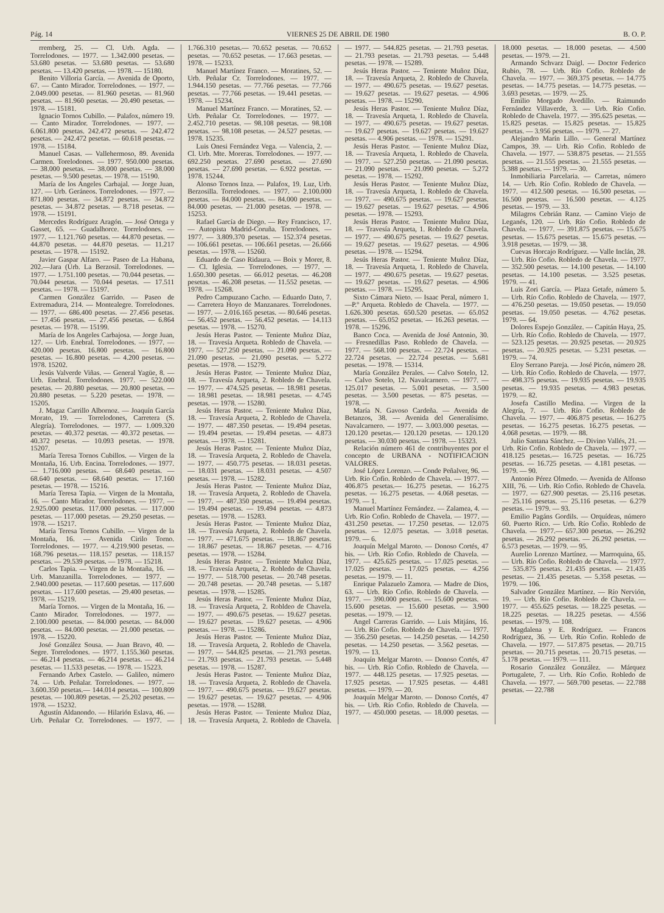Pág. 14 VIERNES 25 DE ABRIL DE 1980 B. O. P.
rremberg, 25. — Cl. Urb. Agda. — Torrelodones. — 1977. — 1.342.000 pesetas. — 53.680 pesetas. — 53.680 pesetas. — 53.680 pesetas. — 13.420 pesetas. — 1978. — 15180.
Benito Villoria García. — Avenida de Oporto, 67. — Canto Mirador. Torrelodones. — 1977. — 2.049.000 pesetas. — 81.960 pesetas. — 81.960 pesetas. — 81.960 pesetas. — 20.490 pesetas. — 1978. — 15181.
Ignacio Tornos Cubillo. — Palafox, número 19. — Canto Mirador. Torrelodones. — 1977. — 6.061.800 pesetas. 242.472 pesetas. — 242.472 pesetas. — 242.472 pesetas. — 60.618 pesetas. — 1978. — 15184.
Manuel Casas. — Vallehermoso, 89. Avenida Carmen. Torelodones. — 1977. 950.000 pesetas. — 38.000 pesetas. — 38.000 pesetas. — 38.000 pesetas. — 9.500 pesetas. — 1978. — 15190.
María de los Angeles Carbajal. — Jorge Juan, 127. — Urb. Geráneos. Torrelodones. — 1977. — 871.800 pesetas. — 34.872 pesetas. — 34.872 pesetas. — 34.872 pesetas. — 8.718 pesetas. — 1978. — 15191.
Mercedes Rodríguez Aragón. — José Ortega y Gasset, 65. — Guadalhorce. Torrelodones. — 1977. — 1.121.760 pesetas. — 44.870 pesetas. — 44.870 pesetas. — 44.870 pesetas. — 11.217 pesetas. — 1978. — 15192.
Javier Gaspar Alfaro. — Paseo de La Habana, 202.—Jara (Urb. La Berzosil. Torrelodones. — 1977. — 1.751.100 pesetas. — 70.044 pesetas. — 70.044 pesetas. — 70.044 pesetas. — 17.511 pesetas. — 1978. — 15197.
Carmen González Garrido. — Paseo de Extremadura, 214. — Montealegre. Torrelodones. — 1977. — 686.400 pesetas. — 27.456 pesetas. — 17.456 pesetas. — 27.456 pesetas. — 6.864 pesetas. — 1978. — 15199.
María de los Angeles Carbajosa. — Jorge Juan, 127. — Urb. Enebral. Torrelodones. — 1977. — 420.000 pesetas. 16.800 pesetas. — 16.800 pesetas. — 16.800 pesetas. — 4.200 pesetas. — 1978. 15202.
Jesús Valverde Viñas. — General Yagüe, 8. — Urb. Enebral. Torrelodones. 1977. — 522.000 pesetas. — 20.880 pesetas. — 20.800 pesetas. — 20.880 pesetas. — 5.220 pesetas. — 1978. — 15205.
J. Magaz Carrillo Albornoz. — Joaquín García Morato, 19. — Torrelodones, Carretera (S. Alegría). Torrelodones. — 1977. — 1.009.320 pesetas. — 40.372 pesetas. — 40.372 pesetas. — 40.372 pesetas. — 10.093 pesetas. — 1978. 15207.
María Teresa Tornos Cubillos. — Virgen de la Montaña, 16. Urb. Encina. Torrelodones. — 1977. — 1.716.000 pesetas. — 68.640 pesetas. — 68.640 pesetas. — 68.640 pesetas. — 17.160 pesetas. — 1978. — 15216.
María Teresa Tapia. — Virgen de la Montaña, 16. — Canto Mirador. Torrelodones. — 1977. — 2.925.000 pesetas. 117.000 pesetas. — 117.000 pesetas. — 117.000 pesetas. — 29.250 pesetas. — 1978. — 15217.
María Teresa Tornos Cubillo. — Virgen de la Montaña, 16. — Avenida Cirilo Torno. Torrelodones. — 1977. — 4.219.900 pesetas. — 168.796 pesetas.— 118.157 pesetas. — 118.157 pesetas. — 29.539 pesetas. — 1978. — 15218.
Carlos Tapia. — Virgen de la Montaña, 16. — Urb. Manzanilla. Torrelodones. — 1977. — 2.940.000 pesetas. — 117.600 pesetas. — 117.600 pesetas. — 117.600 pesetas. — 29.400 pesetas. — 1978. — 15219.
María Tornos. — Virgen de la Montaña, 16. — Canto Mirador. Torrelodones. — 1977. — 2.100.000 pesetas. — 84.000 pesetas. — 84.000 pesetas. — 84.000 pesetas. — 21.000 pesetas. — 1978. — 15220.
José González Sousa. — Juan Bravo, 40. — Segre. Torrelodones. — 1977. 1.155.360 pesetas. — 46.214 pesetas. — 46.214 pesetas. — 46.214 pesetas. — 11.533 pesetas. — 1978. — 15223.
Fernando Arbex Castelo. — Galileo, número 74. — Urb. Peñalar. Torrelodones. — 1977. — 3.600.350 pesetas.— 144.014 pesetas. — 100.809 pesetas. — 100.809 pesetas. — 25.202 pesetas. — 1978. — 15232.
Agustín Aldanondo. — Hilarión Eslava, 46. — Urb. Peñalar Cr. Torrelodones. — 1977. — 1.766.310 pesetas.— 70.652 pesetas. — 70.652 pesetas. — 70.652 pesetas. — 17.663 pesetas. — 1978. — 15233.
Manuel Martínez Franco. — Moratines, 52. — Urb. Peñalar Cr. Torrelodones. — 1977. — 1.944.150 pesetas. — 77.766 pesetas. — 77.766 pesetas. — 77.766 pesetas. — 19.441 pesetas. — 1978. — 15234.
Manuel Martínez Franco. — Moratines, 52. — Urb. Peñalar Cr. Torrelodones. — 1977. — 2.452.710 pesetas. — 98.108 pesetas. — 98.108 pesetas. — 98.108 pesetas. — 24.527 pesetas. — 1978. 15235.
Luis Onesi Fernández Vega. — Valencia, 2. — Cl. Urb. Mte. Moreras. Torrelodones. — 1977. — 692.250 pesetas. 27.690 pesetas. — 27.690 pesetas. — 27.690 pesetas. — 6.922 pesetas. — 1978. 15244.
Alonso Tornos Inza. — Palafox, 19. Luz, Urb. Berzosilla. Torrelodones. — 1977. — 2.100.000 pesetas. — 84.000 pesetas. — 84.000 pesetas. — 84.000 pesetas. — 21.000 pesetas. — 1978. — 15253.
Rafael García de Diego. — Rey Francisco, 17. — Autopista Madrid-Coruña. Torrelodones. — 1977. — 3.809.370 pesetas. — 152.374 pesetas. — 106.661 pesetas. — 106.661 pesetas. — 26.666 pesetas. — 1978. — 15260.
Eduardo de Caso Ridaura. — Boix y Morer, 8. — Cl. Iglesia. — Torrelodones. — 1977. — 1.650.300 pesetas. — 66.012 pesetas. — 46.208 pesetas. — 46.208 pesetas. — 11.552 pesetas. — 1978. — 15268.
Pedro Campuzano Cacho. — Eduardo Dato, 7. — Carretera Hoyo de Manzanares. Torrelodones. — 1977. — 2.016.165 pesetas. — 80.646 pesetas. — 56.452 pesetas. — 56.452 pesetas. — 14.113 pesetas. — 1978. — 15270.
Jesús Heras Pastor. — Teniente Muñoz Díaz, 18. — Travesía Arqueta. Robledo de Chavela. — 1977. — 527.250 pesetas. — 21.090 pesetas. — 21.090 pesetas. — 21.090 pesetas. — 5.272 pesetas. — 1978. — 15279.
Jesús Heras Pastor. — Teniente Muñoz Díaz, 18. — Travesía Arqueta, 2. Robledo de Chavela. — 1977. — 474.525 pesetas. — 18.981 pesetas. — 18.981 pesetas. — 18.981 pesetas. — 4.745 pesetas. — 1978. — 15280.
Jesús Heras Pastor. — Teniente Muñoz Díaz, 18. — Travesía Arqueta, 2. Robledo de Chavela. — 1977. — 487.350 pesetas. — 19.494 pesetas. — 19.494 pesetas. — 19.494 pesetas. — 4.873 pesetas. — 1978. — 15281.
Jesús Heras Pastor. — Teniente Muñoz Díaz, 18. — Travesía Arqueta, 2. Robledo de Chavela. — 1977. — 450.775 pesetas. — 18.031 pesetas. — 18.031 pesetas. — 18.031 pesetas. — 4.507 pesetas. — 1978. — 15282.
Jesús Heras Pastor. — Teniente Muñoz Díaz, 18. — Travesía Arqueta, 2. Robledo de Chavela. — 1977. — 487.350 pesetas. — 19.494 pesetas. — 19.494 pesetas. — 19.494 pesetas. — 4.873 pesetas. — 1978. — 15283.
Jesús Heras Pastor. — Teniente Muñoz Díaz, 18. — Travesía Arqueta, 2. Robledo de Chavela. — 1977. — 471.675 pesetas. — 18.867 pesetas. — 18.867 pesetas. — 18.867 pesetas. — 4.716 pesetas. — 1978. — 15284.
Jesús Heras Pastor. — Teniente Muñoz Díaz, 18. — Travesía Arqueta, 2. Robledo de Chavela. — 1977. — 518.700 pesetas. — 20.748 pesetas. — 20.748 pesetas. — 20.748 pesetas. — 5.187 pesetas. — 1978. — 15285.
Jesús Heras Pastor. — Teniente Muñoz Díaz, 18. — Travesía Arqueta, 2. Robldeo de Chavela. — 1977. — 490.675 pesetas. — 19.627 pesetas. — 19.627 pesetas. — 19.627 pesetas. — 4.906 pesetas. — 1978. — 15286.
Jesús Heras Pastor. — Teniente Muñoz Díaz, 18. — Travesía Arqueta, 2. Robledo de Chavela. — 1977. — 544.825 pesetas. — 21.793 pesetas. — 21.793 pesetas. — 21.793 pesetas. — 5.448 pesetas. — 1978. — 15287.
Jesús Heras Pastor. — Teniente Muñoz Díaz, 18. — Travesía Arqueta, 2. Robledo de Chavela. — 1977. — 490.675 pesetas. — 19.627 pesetas. — 19.627 pesetas. — 19.627 pesetas. — 4.906 pesetas. — 1978. — 15288.
Jesús Heras Pastor. — Teniente Muñoz Díaz, 18. — Travesía Arqueta, 2. Robledo de Chavela. — 1977. — 544.825 pesetas. — 21.793 pesetas. — 21.793 pesetas. — 21.793 pesetas. — 5.448 pesetas. — 1978. — 15289.
Jesús Heras Pastor. — Teniente Muñoz Díaz, 18. — Travesía Arqueta, 2. Robledo de Chavela. — 1977. — 490.675 pesetas. — 19.627 pesetas. — 19.627 pesetas. — 19.627 pesetas. — 4.906 pesetas. — 1978. — 15290.
Jesús Heras Pastor. — Teniente Muñoz Díaz, 18. — Travesía Arqueta, 1. Robledo de Chavela. — 1977. — 490.675 pesetas. — 19.627 pesetas. — 19.627 pesetas. — 19.627 pesetas. — 19.627 pesetas. — 4.906 pesetas. — 1978. — 15291.
Jesús Heras Pastor. — Teniente Muñoz Díaz, 18. — Travesía Arqueta, 1. Robledo de Chavela. — 1977. — 527.250 pesetas. — 21.090 pesetas. — 21.090 pesetas. — 21.090 pesetas. — 5.272 pesetas. — 1978. — 15292.
Jesús Heras Pastor. — Teniente Muñoz Díaz, 18. — Travesía Arqueta, 1. Robledo de Chavela. — 1977. — 490.675 pesetas. — 19.627 pesetas. — 19.627 pesetas. — 19.627 pesetas. — 4.906 pesetas. — 1978. — 15293.
Jesús Heras Pastor. — Teniente Muñoz Díaz, 18. — Travesía Arqueta, 1. Robledo de Chavela. — 1977. — 490.675 pesetas. — 19.627 pesetas. — 19.627 pesetas. — 19.627 pesetas. — 4.906 pesetas. — 1978. — 15294.
Jesús Heras Pastor. — Teniente Muñoz Díaz, 18. — Travesía Arqueta, 1. Robledo de Chavela. — 1977. — 490.675 pesetas. — 19.627 pesetas. — 19.627 pesetas. — 19.627 pesetas. — 4.906 pesetas. — 1978. — 15295.
Sixto Cámara Nieto. — Isaac Peral, número 1. —P.º Arqueta. Robledo de Chavela. — 1977. — 1.626.300 pesetas. 650.520 pesetas. — 65.052 pesetas. — 65.052 pesetas. — 16.263 pesetas. — 1978. — 15296.
Banco Coca. — Avenida de José Antonio, 30. — Fresnedillas Paso. Robledo de Chavela. — 1977. — 568.100 pesetas. — 22.724 pesetas. — 22.724 pesetas. — 22.724 pesetas. — 5.681 pesetas. — 1978. — 15314.
María González Perales. — Calvo Sotelo, 12. — Calvo Sotelo, 12. Navalcarnero. — 1977. — 125.017 pesetas. — 5.001 pesetas. — 3.500 pesetas. — 3.500 pesetas. — 875 pesetas. — 1978. —
María N. Gavoso Cardeña. — Avenida de Betanzos, 38. — Avenida del Generalísimo. Navalcarnero. — 1977. — 3.003.000 pesetas. — 120.120 pesetas.— 120.120 pesetas. — 120.120 pesetas. — 30.030 pesetas. — 1978. — 15323.
Relación número 461 de contribuyentes por el concepto de URBANA - NOTIFICACION VALORES.
José López Lorenzo. — Conde Peñalver, 96. — Urb. Río Cofio. Robledo de Chavela. — 1977. — 406.875 pesetas.— 16.275 pesetas. — 16.275 pesetas. — 16.275 pesetas. — 4.068 pesetas. — 1979. — 1.
Manuel Martínez Fernández. — Zalamea, 4. — Urb. Río Cofio. Robledo de Chavela. — 1977. — 431.250 pesetas. — 17.250 pesetas. — 12.075 pesetas. — 12.075 pesetas. — 3.018 pesetas. 1979. — 6.
Joaquín Melgal Maroto. — Donoso Cortés, 47 bis. — Urb. Río Cofio. Robledo de Chavela. — 1977. — 425.625 pesetas. — 17.025 pesetas. — 17.025 pesetas. — 17.025 pesetas. — 4.256 pesetas. — 1979. — 11.
Enrique Palazuelo Zamora. — Madre de Dios, 63. — Urb. Río Cofio. Robledo de Chavela. — 1977. — 390.000 pesetas. — 15.600 pesetas. — 15.600 pesetas. — 15.600 pesetas. — 3.900 pesetas. — 1979. — 12.
Angel Carreras Garrido. — Luis Mitjáns, 16. — Urb. Río Cofio. Robledo de Chavela. — 1977. — 356.250 pesetas. — 14.250 pesetas. — 14.250 pesetas. — 14.250 pesetas. — 3.562 pesetas. — 1979. — 13.
Joaquín Melgar Maroto. — Donoso Cortés, 47 bis. — Urb. Río Cofio. Robledo de Chavela. — 1977. — 448.125 pesetas. — 17.925 pesetas. — 17.925 pesetas. — 17.925 pesetas. — 4.481 pesetas. — 1979. — 20.
Joaquín Melgar Maroto. — Donoso Cortés, 47 bis. — Urb. Río Cofio. Robledo de Chavela. — 1977. — 450.000 pesetas. — 18.000 pesetas. — 18.000 pesetas. — 18.000 pesetas. — 4.500 pesetas. — 1979. — 21.
Armando Schvarz Daigl. — Doctor Federico Rubio, 78. — Urb. Río Cofio. Robledo de Chavela. — 1977. — 369.375 pesetas. — 14.775 pesetas. — 14.775 pesetas. — 14.775 pesetas. — 3.693 pesetas. — 1979. — 25.
Emilio Morgado Avedillo. — Raimundo Fernández Villaverde, 3. — Urb. Río Cofio. Robledo de Chavela. 1977. — 395.625 pesetas. — 15.825 pesetas. — 15.825 pesetas. — 15.825 pesetas. — 3.956 pesetas. — 1979. — 27.
Alejandro Marín Lillo. — General Martínez Campos, 39. — Urb. Río Cofio. Robledo de Chavela. — 1977. — 538.875 pesetas. — 21.555 pesetas. — 21.555 pesetas. — 21.555 pesetas. — 5.388 pesetas. — 1979. — 30.
Inmobiliaria Parcelaria. — Carretas, número 14. — Urb. Río Cofio. Robledo de Chavela. — 1977. — 412.500 pesetas. — 16.500 pesetas. — 16.500 pesetas. — 16.500 pesetas. — 4.125 pesetas. — 1979. — 33.
Milagros Cebrián Ranz. — Camino Viejo de Leganés, 120. — Urb. Río Cofio. Robledo de Chavela. — 1977. — 391.875 pesetas. — 15.675 pesetas. — 15.675 pesetas. — 15.675 pesetas. — 3.918 pesetas. — 1979. — 38.
Cuevas Horcajo Rodríguez. — Valle Inclán, 28. — Urb. Río Cofio. Robledo de Chavela. — 1977. — 352.500 pesetas. — 14.100 pesetas. — 14.100 pesetas. — 14.100 pesetas. — 3.525 pesetas. 1979. — 41.
Luis Zori García. — Plaza Getafe, número 5. — Urb. Río Cofio. Robledo de Chavela. — 1977. — 476.250 pesetas. — 19.050 pesetas. — 19.050 pesetas. — 19.050 pesetas. — 4.762 pesetas. 1979. — 64.
Dolores Espejo González. — Capitán Haya, 25. — Urb. Río Cofio. Robledo de Chavela. — 1977. — 523.125 pesetas. — 20.925 pesetas. — 20.925 pesetas. — 20.925 pesetas. — 5.231 pesetas. — 1979. — 74.
Eloy Serrano Pareja. — José Picón, número 28. — Urb. Río Cofio. Robledo de Chavela. — 1977. — 498.375 pesetas. — 19.935 pesetas. — 19.935 pesetas. — 19.935 pesetas. — 4.983 pesetas. 1979. — 82.
Josefa Castillo Medina. — Virgen de la Alegría, 7. — Urb. Río Cofio. Robledo de Chavela. — 1977. — 406.875 pesetas. — 16.275 pesetas. — 16.275 pesetas. 16.275 pesetas. — 4.068 pesetas. — 1979. — 88.
Julio Santana Sánchez. — Divino Vallés, 21. — Urb. Río Cofio. Robledo de Chavela. — 1977. — 418.125 pesetas.— 16.725 pesetas. — 16.725 pesetas. — 16.725 pesetas. — 4.181 pesetas. — 1979. — 90.
Antonio Pérez Olmedo. — Avenida de Alfonso XIII, 76. — Urb. Río Cofio. Robledo de Chavela. — 1977. — 627.900 pesetas. — 25.116 pesetas. — 25.116 pesetas. — 25.116 pesetas. — 6.279 pesetas. — 1979. — 93.
Emilio Pagáns Gordils. — Orquídeas, número 60. Puerto Rico. — Urb. Río Cofio. Robledo de Chavela. — 1977.— 657.300 pesetas. — 26.292 pesetas. — 26.292 pesetas. — 26.292 pesetas. — 6.573 pesetas. — 1979. — 95.
Aurelio Lorenzo Martínez. — Marroquina, 65. — Urb. Río Cofio. Robledo de Chavela. — 1977. — 535.875 pesetas. 21.435 pesetas. — 21.435 pesetas. — 21.435 pesetas. — 5.358 pesetas. — 1979. — 106.
Salvador González Martínez. — Río Nervión, 19. — Urb. Río Cofio. Robledo de Chavela. — 1977. — 455.625 pesetas. — 18.225 pesetas. — 18.225 pesetas. — 18.225 pesetas. — 4.556 pesetas. — 1979. — 108.
Magdalena y E. Rodríguez. — Francos Rodríguez, 36. — Urb. Río Cofio. Robledo de Chavela. — 1977. — 517.875 pesetas. — 20.715 pesetas. — 20.715 pesetas. — 20.715 pesetas. — 5.178 pesetas. — 1979. — 111.
Rosario González González. — Márquez Portugalete, 7. — Urb. Río Cofio. Robledo de Chavela. — 1977. — 569.700 pesetas. — 22.788 pesetas. — 22.788